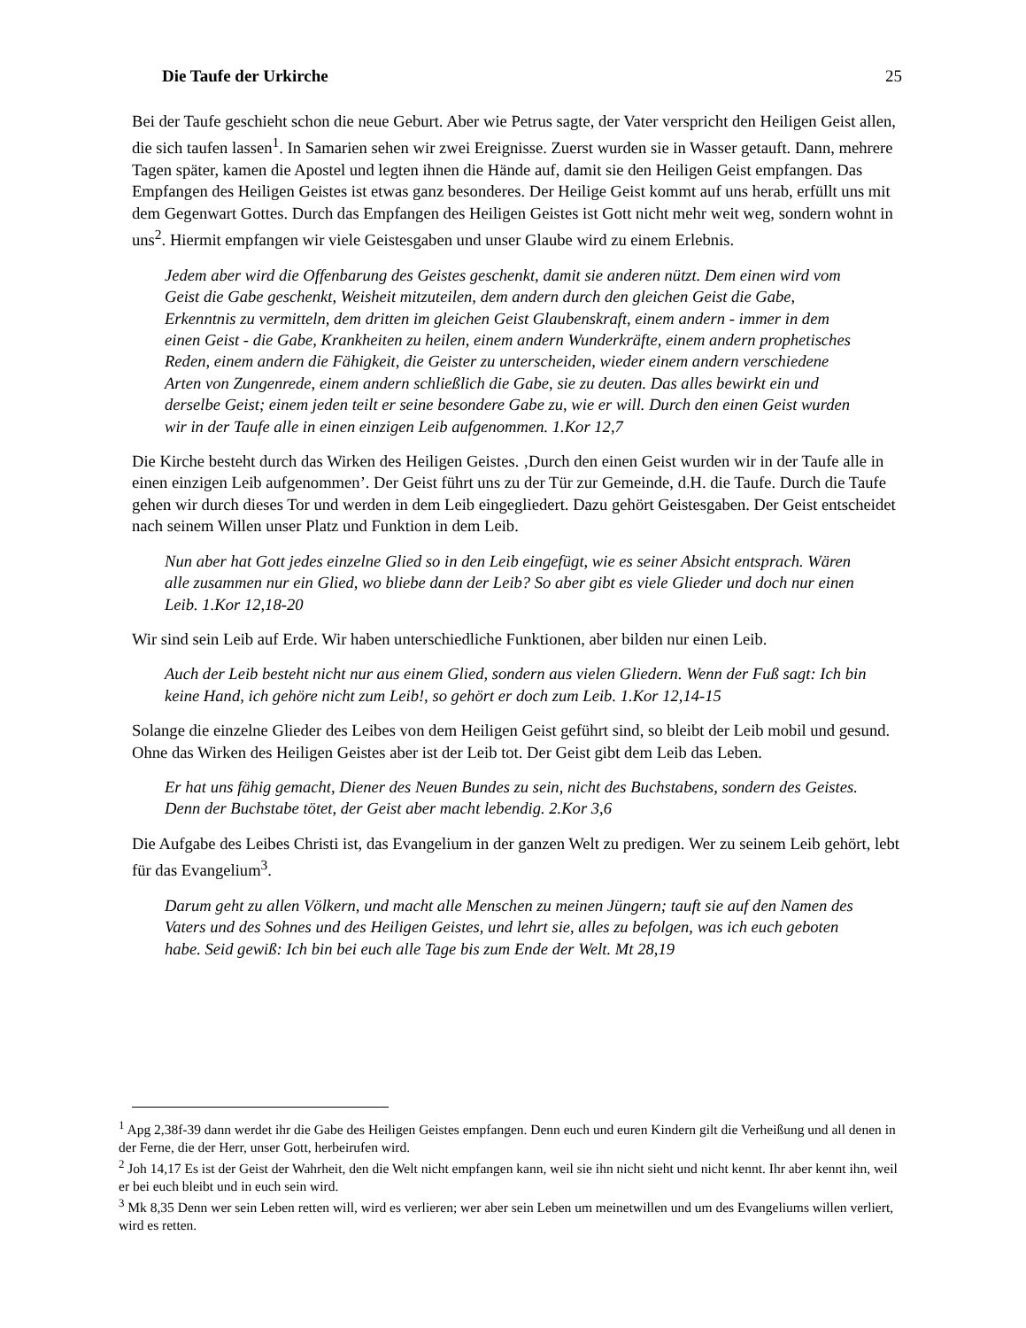Die Taufe der Urkirche 25
Bei der Taufe geschieht schon die neue Geburt. Aber wie Petrus sagte, der Vater verspricht den Heiligen Geist allen, die sich taufen lassen<sup>1</sup>. In Samarien sehen wir zwei Ereignisse. Zuerst wurden sie in Wasser getauft. Dann, mehrere Tagen später, kamen die Apostel und legten ihnen die Hände auf, damit sie den Heiligen Geist empfangen. Das Empfangen des Heiligen Geistes ist etwas ganz besonderes. Der Heilige Geist kommt auf uns herab, erfüllt uns mit dem Gegenwart Gottes. Durch das Empfangen des Heiligen Geistes ist Gott nicht mehr weit weg, sondern wohnt in uns<sup>2</sup>. Hiermit empfangen wir viele Geistesgaben und unser Glaube wird zu einem Erlebnis.
Jedem aber wird die Offenbarung des Geistes geschenkt, damit sie anderen nützt. Dem einen wird vom Geist die Gabe geschenkt, Weisheit mitzuteilen, dem andern durch den gleichen Geist die Gabe, Erkenntnis zu vermitteln, dem dritten im gleichen Geist Glaubenskraft, einem andern - immer in dem einen Geist - die Gabe, Krankheiten zu heilen, einem andern Wunderkräfte, einem andern prophetisches Reden, einem andern die Fähigkeit, die Geister zu unterscheiden, wieder einem andern verschiedene Arten von Zungenrede, einem andern schließlich die Gabe, sie zu deuten. Das alles bewirkt ein und derselbe Geist; einem jeden teilt er seine besondere Gabe zu, wie er will. Durch den einen Geist wurden wir in der Taufe alle in einen einzigen Leib aufgenommen. 1.Kor 12,7
Die Kirche besteht durch das Wirken des Heiligen Geistes. ‚Durch den einen Geist wurden wir in der Taufe alle in einen einzigen Leib aufgenommen’. Der Geist führt uns zu der Tür zur Gemeinde, d.H. die Taufe. Durch die Taufe gehen wir durch dieses Tor und werden in dem Leib eingegliedert. Dazu gehört Geistesgaben. Der Geist entscheidet nach seinem Willen unser Platz und Funktion in dem Leib.
Nun aber hat Gott jedes einzelne Glied so in den Leib eingefügt, wie es seiner Absicht entsprach. Wären alle zusammen nur ein Glied, wo bliebe dann der Leib? So aber gibt es viele Glieder und doch nur einen Leib. 1.Kor 12,18-20
Wir sind sein Leib auf Erde. Wir haben unterschiedliche Funktionen, aber bilden nur einen Leib.
Auch der Leib besteht nicht nur aus einem Glied, sondern aus vielen Gliedern. Wenn der Fuß sagt: Ich bin keine Hand, ich gehöre nicht zum Leib!, so gehört er doch zum Leib. 1.Kor 12,14-15
Solange die einzelne Glieder des Leibes von dem Heiligen Geist geführt sind, so bleibt der Leib mobil und gesund. Ohne das Wirken des Heiligen Geistes aber ist der Leib tot. Der Geist gibt dem Leib das Leben.
Er hat uns fähig gemacht, Diener des Neuen Bundes zu sein, nicht des Buchstabens, sondern des Geistes. Denn der Buchstabe tötet, der Geist aber macht lebendig. 2.Kor 3,6
Die Aufgabe des Leibes Christi ist, das Evangelium in der ganzen Welt zu predigen. Wer zu seinem Leib gehört, lebt für das Evangelium<sup>3</sup>.
Darum geht zu allen Völkern, und macht alle Menschen zu meinen Jüngern; tauft sie auf den Namen des Vaters und des Sohnes und des Heiligen Geistes, und lehrt sie, alles zu befolgen, was ich euch geboten habe. Seid gewiß: Ich bin bei euch alle Tage bis zum Ende der Welt. Mt 28,19
<sup>1</sup> Apg 2,38f-39 dann werdet ihr die Gabe des Heiligen Geistes empfangen. Denn euch und euren Kindern gilt die Verheißung und all denen in der Ferne, die der Herr, unser Gott, herbeirufen wird.
<sup>2</sup> Joh 14,17 Es ist der Geist der Wahrheit, den die Welt nicht empfangen kann, weil sie ihn nicht sieht und nicht kennt. Ihr aber kennt ihn, weil er bei euch bleibt und in euch sein wird.
<sup>3</sup> Mk 8,35 Denn wer sein Leben retten will, wird es verlieren; wer aber sein Leben um meinetwillen und um des Evangeliums willen verliert, wird es retten.